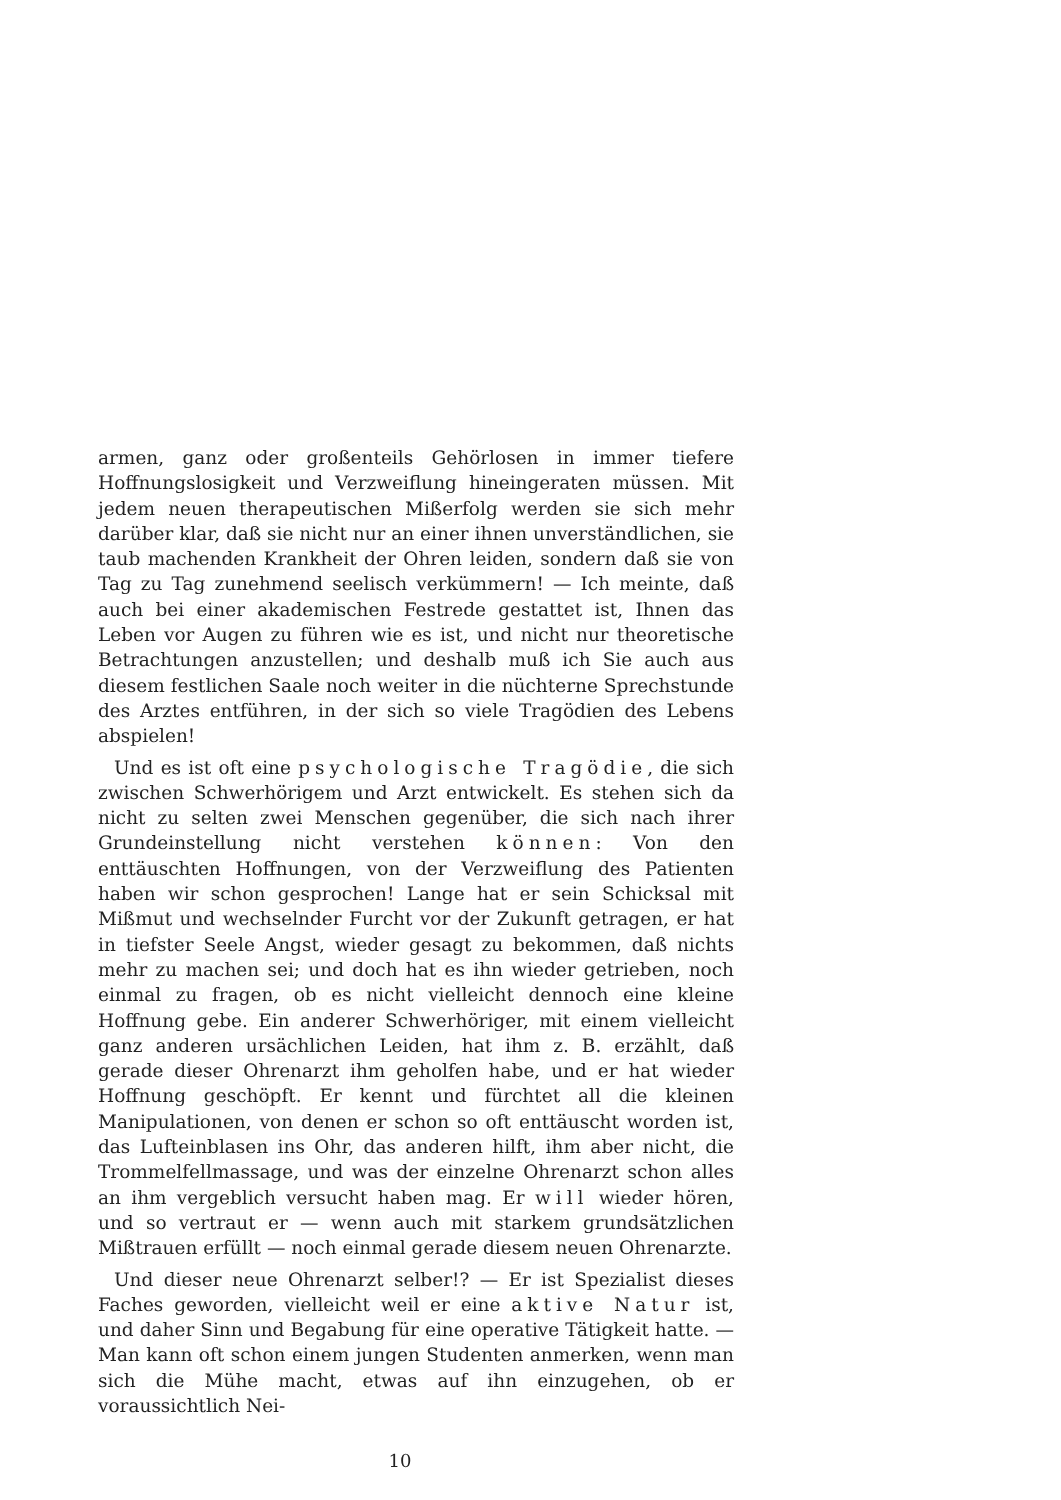armen, ganz oder großenteils Gehörlosen in immer tiefere Hoffnungslosigkeit und Verzweiflung hineingeraten müssen. Mit jedem neuen therapeutischen Mißerfolg werden sie sich mehr darüber klar, daß sie nicht nur an einer ihnen unverständlichen, sie taub machenden Krankheit der Ohren leiden, sondern daß sie von Tag zu Tag zunehmend seelisch verkümmern! — Ich meinte, daß auch bei einer akademischen Festrede gestattet ist, Ihnen das Leben vor Augen zu führen wie es ist, und nicht nur theoretische Betrachtungen anzustellen; und deshalb muß ich Sie auch aus diesem festlichen Saale noch weiter in die nüchterne Sprechstunde des Arztes entführen, in der sich so viele Tragödien des Lebens abspielen!
Und es ist oft eine psychologische Tragödie, die sich zwischen Schwerhörigem und Arzt entwickelt. Es stehen sich da nicht zu selten zwei Menschen gegenüber, die sich nach ihrer Grundeinstellung nicht verstehen können: Von den enttäuschten Hoffnungen, von der Verzweiflung des Patienten haben wir schon gesprochen! Lange hat er sein Schicksal mit Mißmut und wechselnder Furcht vor der Zukunft getragen, er hat in tiefster Seele Angst, wieder gesagt zu bekommen, daß nichts mehr zu machen sei; und doch hat es ihn wieder getrieben, noch einmal zu fragen, ob es nicht vielleicht dennoch eine kleine Hoffnung gebe. Ein anderer Schwerhöriger, mit einem vielleicht ganz anderen ursächlichen Leiden, hat ihm z. B. erzählt, daß gerade dieser Ohrenarzt ihm geholfen habe, und er hat wieder Hoffnung geschöpft. Er kennt und fürchtet all die kleinen Manipulationen, von denen er schon so oft enttäuscht worden ist, das Lufteinblasen ins Ohr, das anderen hilft, ihm aber nicht, die Trommelfellmassage, und was der einzelne Ohrenarzt schon alles an ihm vergeblich versucht haben mag. Er will wieder hören, und so vertraut er — wenn auch mit starkem grundsätzlichen Mißtrauen erfüllt — noch einmal gerade diesem neuen Ohrenarzte.
Und dieser neue Ohrenarzt selber!? — Er ist Spezialist dieses Faches geworden, vielleicht weil er eine aktive Natur ist, und daher Sinn und Begabung für eine operative Tätigkeit hatte. — Man kann oft schon einem jungen Studenten anmerken, wenn man sich die Mühe macht, etwas auf ihn einzugehen, ob er voraussichtlich Nei-
10